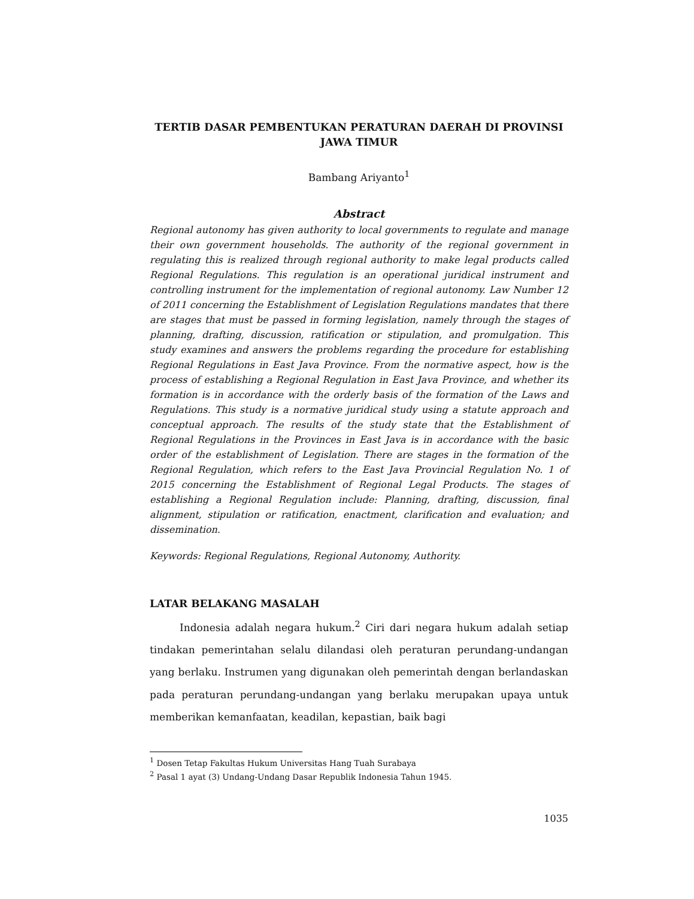TERTIB DASAR PEMBENTUKAN PERATURAN DAERAH DI PROVINSI JAWA TIMUR
Bambang Ariyanto<sup>1</sup>
Abstract
Regional autonomy has given authority to local governments to regulate and manage their own government households. The authority of the regional government in regulating this is realized through regional authority to make legal products called Regional Regulations. This regulation is an operational juridical instrument and controlling instrument for the implementation of regional autonomy. Law Number 12 of 2011 concerning the Establishment of Legislation Regulations mandates that there are stages that must be passed in forming legislation, namely through the stages of planning, drafting, discussion, ratification or stipulation, and promulgation. This study examines and answers the problems regarding the procedure for establishing Regional Regulations in East Java Province. From the normative aspect, how is the process of establishing a Regional Regulation in East Java Province, and whether its formation is in accordance with the orderly basis of the formation of the Laws and Regulations. This study is a normative juridical study using a statute approach and conceptual approach. The results of the study state that the Establishment of Regional Regulations in the Provinces in East Java is in accordance with the basic order of the establishment of Legislation. There are stages in the formation of the Regional Regulation, which refers to the East Java Provincial Regulation No. 1 of 2015 concerning the Establishment of Regional Legal Products. The stages of establishing a Regional Regulation include: Planning, drafting, discussion, final alignment, stipulation or ratification, enactment, clarification and evaluation; and dissemination.
Keywords: Regional Regulations, Regional Autonomy, Authority.
LATAR BELAKANG MASALAH
Indonesia adalah negara hukum.<sup>2</sup> Ciri dari negara hukum adalah setiap tindakan pemerintahan selalu dilandasi oleh peraturan perundang-undangan yang berlaku. Instrumen yang digunakan oleh pemerintah dengan berlandaskan pada peraturan perundang-undangan yang berlaku merupakan upaya untuk memberikan kemanfaatan, keadilan, kepastian, baik bagi
<sup>1</sup> Dosen Tetap Fakultas Hukum Universitas Hang Tuah Surabaya
<sup>2</sup> Pasal 1 ayat (3) Undang-Undang Dasar Republik Indonesia Tahun 1945.
1035